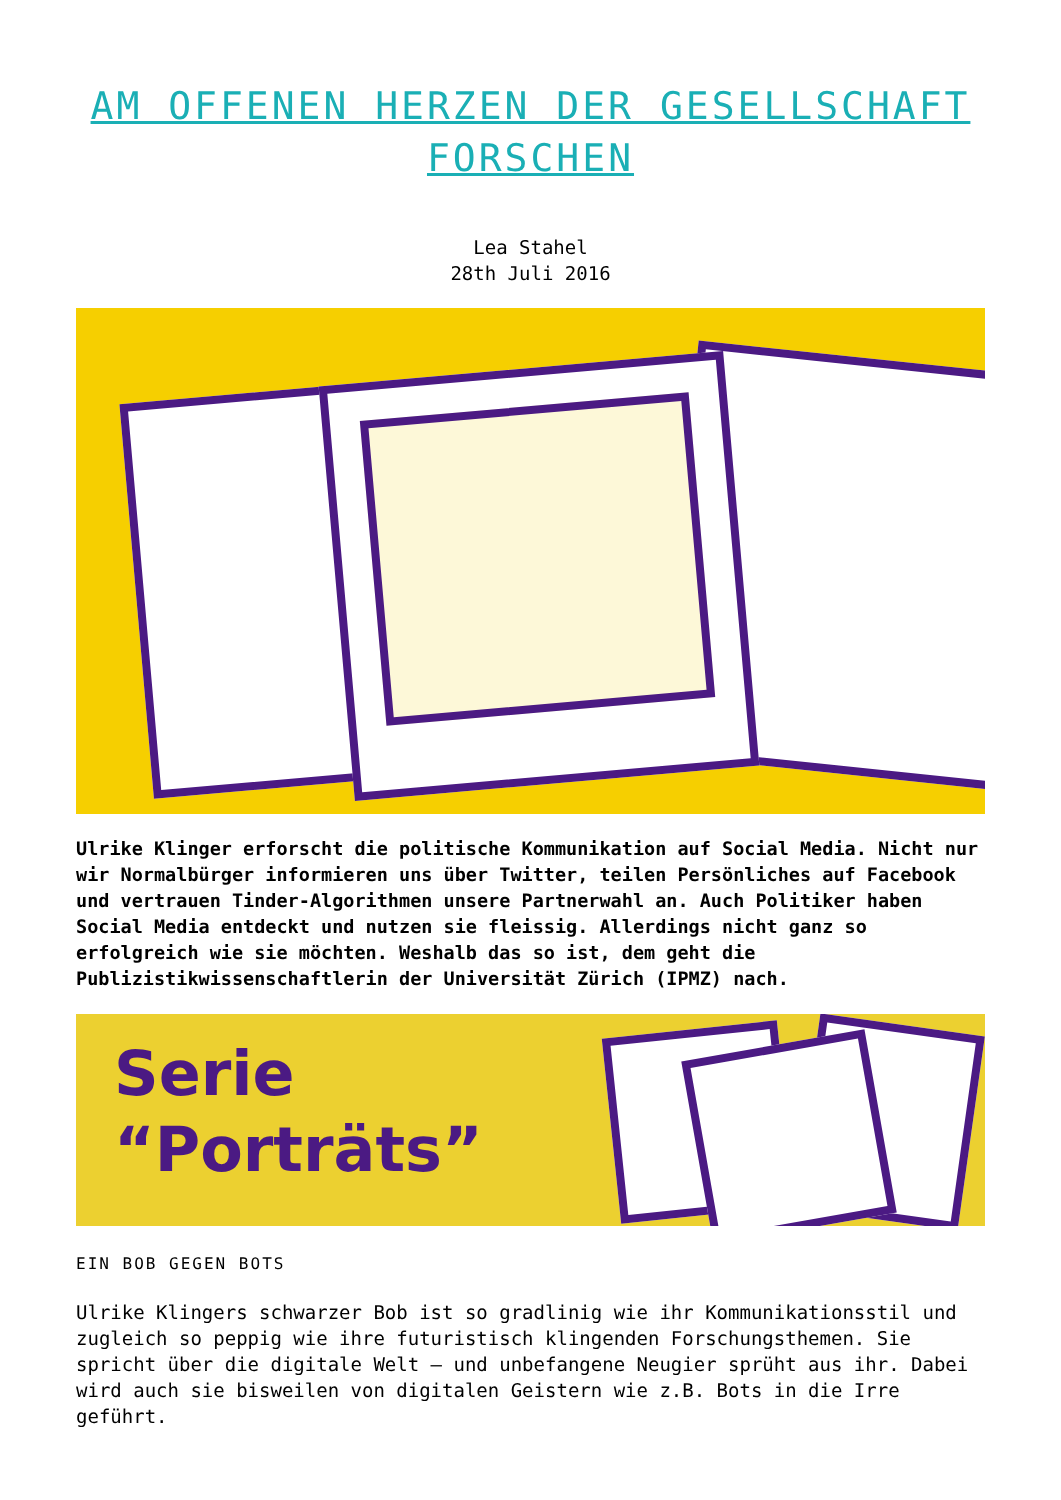AM OFFENEN HERZEN DER GESELLSCHAFT FORSCHEN
Lea Stahel
28th Juli 2016
Ulrike Klinger erforscht die politische Kommunikation auf Social Media. Nicht nur wir Normalbürger informieren uns über Twitter, teilen Persönliches auf Facebook und vertrauen Tinder-Algorithmen unsere Partnerwahl an. Auch Politiker haben Social Media entdeckt und nutzen sie fleissig. Allerdings nicht ganz so erfolgreich wie sie möchten. Weshalb das so ist, dem geht die Publizistikwissenschaftlerin der Universität Zürich (IPMZ) nach.
Serie
“Porträts”
EIN BOB GEGEN BOTS
Ulrike Klingers schwarzer Bob ist so gradlinig wie ihr Kommunikationsstil und zugleich so peppig wie ihre futuristisch klingenden Forschungsthemen. Sie spricht über die digitale Welt – und unbefangene Neugier sprüht aus ihr. Dabei wird auch sie bisweilen von digitalen Geistern wie z.B. Bots in die Irre geführt.